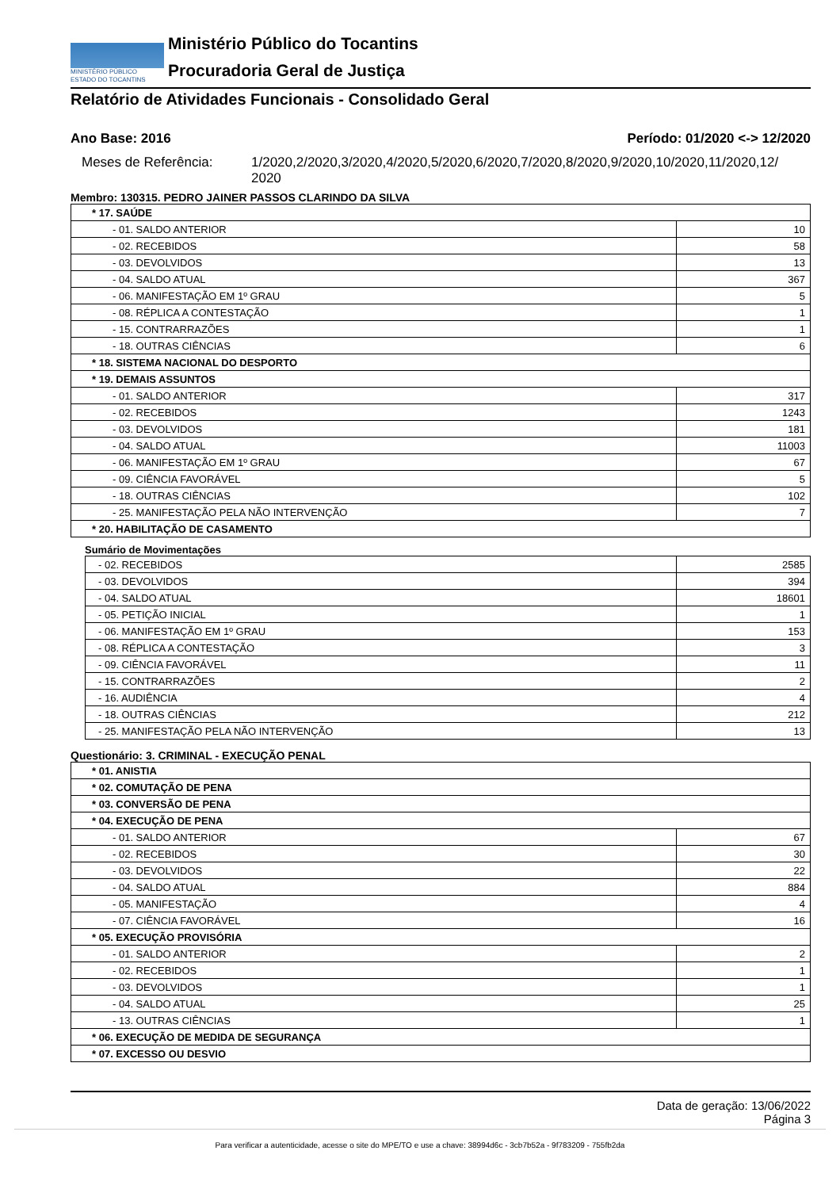MINISTÉRIO PÚBLICO
ESTADO DO TOCANTINS
Ministério Público do Tocantins
Procuradoria Geral de Justiça
Relatório de Atividades Funcionais - Consolidado Geral
Ano Base: 2016 Período: 01/2020 <-> 12/2020
Meses de Referência: 1/2020,2/2020,3/2020,4/2020,5/2020,6/2020,7/2020,8/2020,9/2020,10/2020,11/2020,12/ 2020
Membro: 130315. PEDRO JAINER PASSOS CLARINDO DA SILVA
| * 17. SAÚDE | |
| - 01. SALDO ANTERIOR | 10 |
| - 02. RECEBIDOS | 58 |
| - 03. DEVOLVIDOS | 13 |
| - 04. SALDO ATUAL | 367 |
| - 06. MANIFESTAÇÃO EM 1º GRAU | 5 |
| - 08. RÉPLICA A CONTESTAÇÃO | 1 |
| - 15. CONTRARRAZÕES | 1 |
| - 18. OUTRAS CIÊNCIAS | 6 |
| * 18. SISTEMA NACIONAL DO DESPORTO | |
| * 19. DEMAIS ASSUNTOS | |
| - 01. SALDO ANTERIOR | 317 |
| - 02. RECEBIDOS | 1243 |
| - 03. DEVOLVIDOS | 181 |
| - 04. SALDO ATUAL | 11003 |
| - 06. MANIFESTAÇÃO EM 1º GRAU | 67 |
| - 09. CIÊNCIA FAVORÁVEL | 5 |
| - 18. OUTRAS CIÊNCIAS | 102 |
| - 25. MANIFESTAÇÃO PELA NÃO INTERVENÇÃO | 7 |
| * 20. HABILITAÇÃO DE CASAMENTO | |
Sumário de Movimentações
| - 02. RECEBIDOS | 2585 |
| - 03. DEVOLVIDOS | 394 |
| - 04. SALDO ATUAL | 18601 |
| - 05. PETIÇÃO INICIAL | 1 |
| - 06. MANIFESTAÇÃO EM 1º GRAU | 153 |
| - 08. RÉPLICA A CONTESTAÇÃO | 3 |
| - 09. CIÊNCIA FAVORÁVEL | 11 |
| - 15. CONTRARRAZÕES | 2 |
| - 16. AUDIÊNCIA | 4 |
| - 18. OUTRAS CIÊNCIAS | 212 |
| - 25. MANIFESTAÇÃO PELA NÃO INTERVENÇÃO | 13 |
Questionário: 3. CRIMINAL - EXECUÇÃO PENAL
| * 01. ANISTIA | |
| * 02. COMUTAÇÃO DE PENA | |
| * 03. CONVERSÃO DE PENA | |
| * 04. EXECUÇÃO DE PENA | |
| - 01. SALDO ANTERIOR | 67 |
| - 02. RECEBIDOS | 30 |
| - 03. DEVOLVIDOS | 22 |
| - 04. SALDO ATUAL | 884 |
| - 05. MANIFESTAÇÃO | 4 |
| - 07. CIÊNCIA FAVORÁVEL | 16 |
| * 05. EXECUÇÃO PROVISÓRIA | |
| - 01. SALDO ANTERIOR | 2 |
| - 02. RECEBIDOS | 1 |
| - 03. DEVOLVIDOS | 1 |
| - 04. SALDO ATUAL | 25 |
| - 13. OUTRAS CIÊNCIAS | 1 |
| * 06. EXECUÇÃO DE MEDIDA DE SEGURANÇA | |
| * 07. EXCESSO OU DESVIO | |
Data de geração: 13/06/2022
Página 3
Para verificar a autenticidade, acesse o site do MPE/TO e use a chave: 38994d6c - 3cb7b52a - 9f783209 - 755fb2da